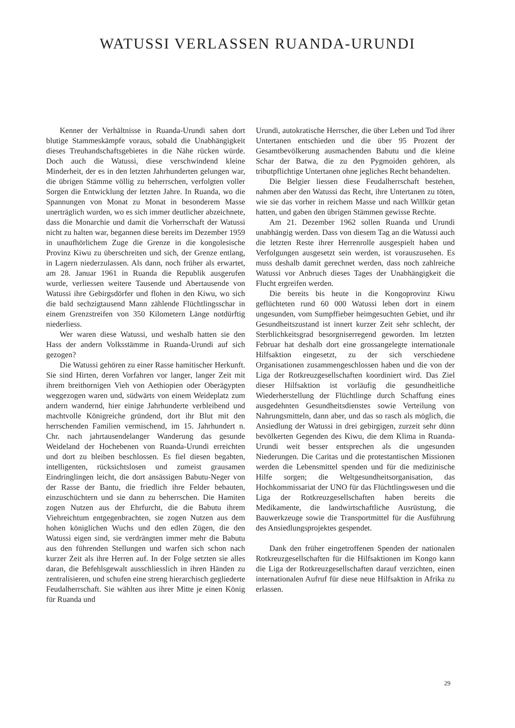WATUSSI VERLASSEN RUANDA-URUNDI
Kenner der Verhältnisse in Ruanda-Urundi sahen dort blutige Stammeskämpfe voraus, sobald die Unabhängigkeit dieses Treuhandschaftsgebietes in die Nähe rücken würde. Doch auch die Watussi, diese verschwindend kleine Minderheit, der es in den letzten Jahrhunderten gelungen war, die übrigen Stämme völlig zu beherrschen, verfolgten voller Sorgen die Entwicklung der letzten Jahre. In Ruanda, wo die Spannungen von Monat zu Monat in besonderem Masse unerträglich wurden, wo es sich immer deutlicher abzeichnete, dass die Monarchie und damit die Vorherrschaft der Watussi nicht zu halten war, begannen diese bereits im Dezember 1959 in unaufhörlichem Zuge die Grenze in die kongolesische Provinz Kiwu zu überschreiten und sich, der Grenze entlang, in Lagern niederzulassen. Als dann, noch früher als erwartet, am 28. Januar 1961 in Ruanda die Republik ausgerufen wurde, verliessen weitere Tausende und Abertausende von Watussi ihre Gebirgsdörfer und flohen in den Kiwu, wo sich die bald sechzigtausend Mann zählende Flüchtlingsschar in einem Grenzstreifen von 350 Kilometern Länge notdürftig niederliess.
Wer waren diese Watussi, und weshalb hatten sie den Hass der andern Volksstämme in Ruanda-Urundi auf sich gezogen?
Die Watussi gehören zu einer Rasse hamitischer Herkunft. Sie sind Hirten, deren Vorfahren vor langer, langer Zeit mit ihrem breithornigen Vieh von Aethiopien oder Oberägypten weggezogen waren und, südwärts von einem Weideplatz zum andern wandernd, hier einige Jahrhunderte verbleibend und machtvolle Königreiche gründend, dort ihr Blut mit den herrschenden Familien vermischend, im 15. Jahrhundert n. Chr. nach jahrtausendelanger Wanderung das gesunde Weideland der Hochebenen von Ruanda-Urundi erreichten und dort zu bleiben beschlossen. Es fiel diesen begabten, intelligenten, rücksichtslosen und zumeist grausamen Eindringlingen leicht, die dort ansässigen Babutu-Neger von der Rasse der Bantu, die friedlich ihre Felder bebauten, einzuschüchtern und sie dann zu beherrschen. Die Hamiten zogen Nutzen aus der Ehrfurcht, die die Babutu ihrem Viehreichtum entgegenbrachten, sie zogen Nutzen aus dem hohen königlichen Wuchs und den edlen Zügen, die den Watussi eigen sind, sie verdrängten immer mehr die Babutu aus den führenden Stellungen und warfen sich schon nach kurzer Zeit als ihre Herren auf. In der Folge setzten sie alles daran, die Befehlsgewalt ausschliesslich in ihren Händen zu zentralisieren, und schufen eine streng hierarchisch gegliederte Feudalherrschaft. Sie wählten aus ihrer Mitte je einen König für Ruanda und
Urundi, autokratische Herrscher, die über Leben und Tod ihrer Untertanen entschieden und die über 95 Prozent der Gesamtbevölkerung ausmachenden Babutu und die kleine Schar der Batwa, die zu den Pygmoiden gehören, als tributpflichtige Untertanen ohne jegliches Recht behandelten.
Die Belgier liessen diese Feudalherrschaft bestehen, nahmen aber den Watussi das Recht, ihre Untertanen zu töten, wie sie das vorher in reichem Masse und nach Willkür getan hatten, und gaben den übrigen Stämmen gewisse Rechte.
Am 21. Dezember 1962 sollen Ruanda und Urundi unabhängig werden. Dass von diesem Tag an die Watussi auch die letzten Reste ihrer Herrenrolle ausgespielt haben und Verfolgungen ausgesetzt sein werden, ist vorauszusehen. Es muss deshalb damit gerechnet werden, dass noch zahlreiche Watussi vor Anbruch dieses Tages der Unabhängigkeit die Flucht ergreifen werden.
Die bereits bis heute in die Kongoprovinz Kiwu geflüchteten rund 60 000 Watussi leben dort in einem ungesunden, vom Sumpffieber heimgesuchten Gebiet, und ihr Gesundheitszustand ist innert kurzer Zeit sehr schlecht, der Sterblichkeitsgrad besorgniserregend geworden. Im letzten Februar hat deshalb dort eine grossangelegte internationale Hilfsaktion eingesetzt, zu der sich verschiedene Organisationen zusammengeschlossen haben und die von der Liga der Rotkreuzgesellschaften koordiniert wird. Das Ziel dieser Hilfsaktion ist vorläufig die gesundheitliche Wiederherstellung der Flüchtlinge durch Schaffung eines ausgedehnten Gesundheitsdienstes sowie Verteilung von Nahrungsmitteln, dann aber, und das so rasch als möglich, die Ansiedlung der Watussi in drei gebirgigen, zurzeit sehr dünn bevölkerten Gegenden des Kiwu, die dem Klima in Ruanda-Urundi weit besser entsprechen als die ungesunden Niederungen. Die Caritas und die protestantischen Missionen werden die Lebensmittel spenden und für die medizinische Hilfe sorgen; die Weltgesundheitsorganisation, das Hochkommissariat der UNO für das Flüchtlingswesen und die Liga der Rotkreuzgesellschaften haben bereits die Medikamente, die landwirtschaftliche Ausrüstung, die Bauwerkzeuge sowie die Transportmittel für die Ausführung des Ansiedlungsprojektes gespendet.
Dank den früher eingetroffenen Spenden der nationalen Rotkreuzgesellschaften für die Hilfsaktionen im Kongo kann die Liga der Rotkreuzgesellschaften darauf verzichten, einen internationalen Aufruf für diese neue Hilfsaktion in Afrika zu erlassen.
29